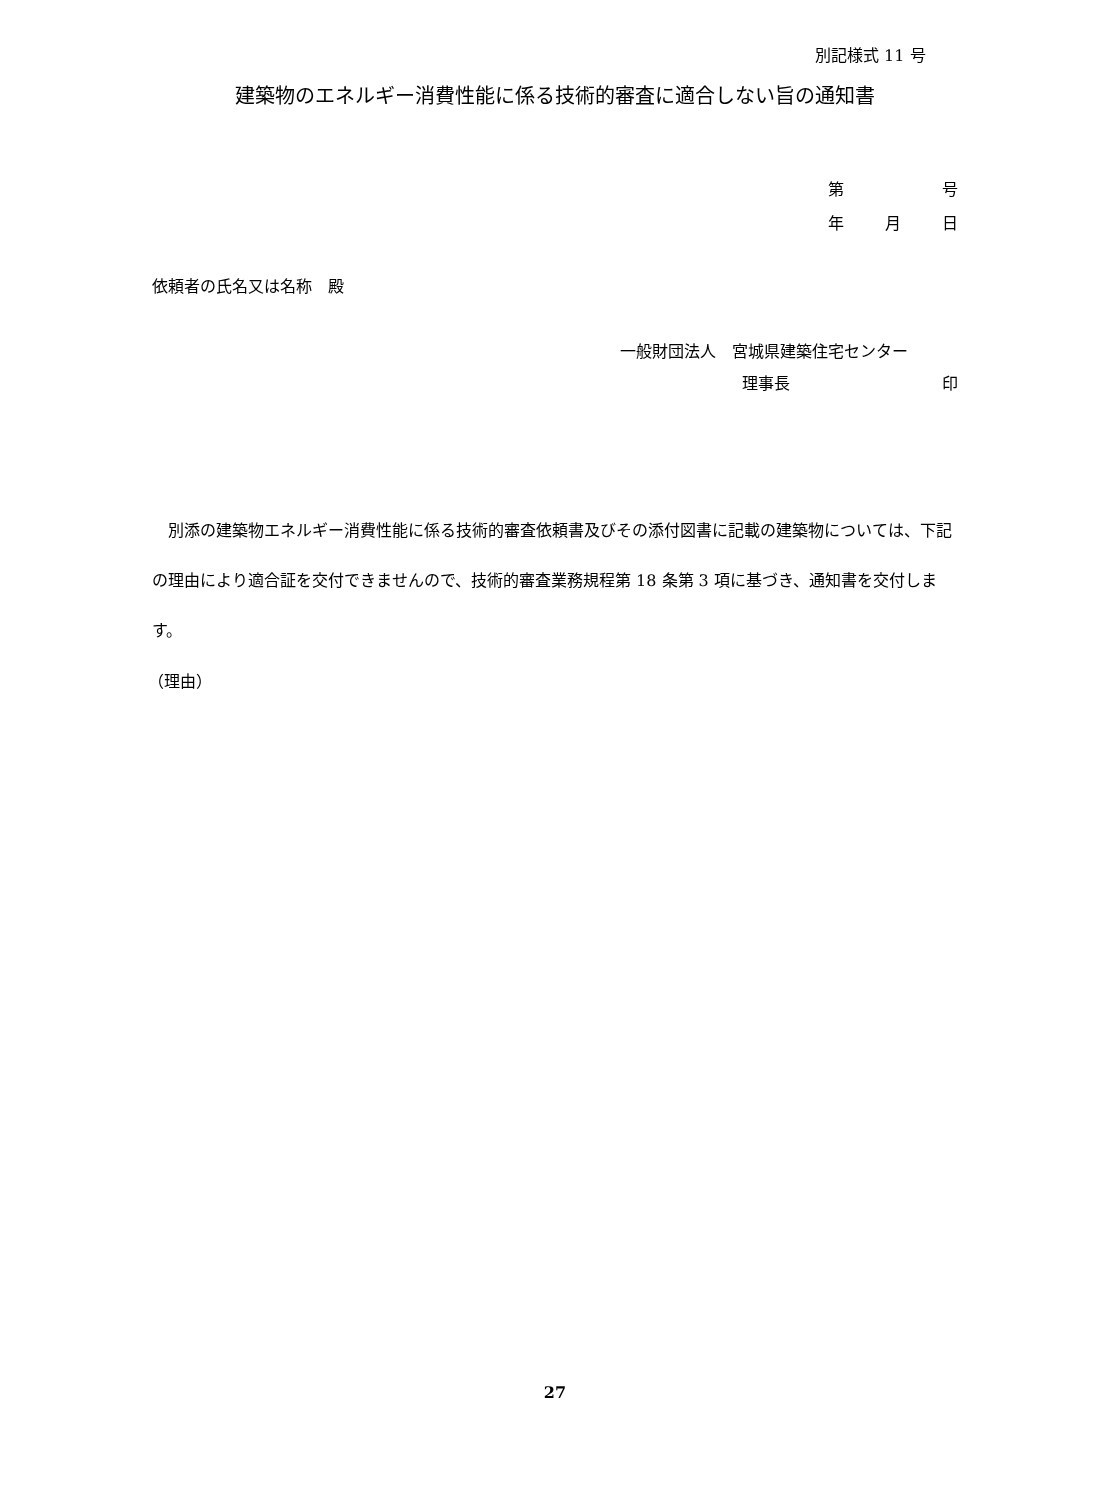別記様式 11 号
建築物のエネルギー消費性能に係る技術的審査に適合しない旨の通知書
第 号
年 月 日
依頼者の氏名又は名称　殿
一般財団法人　宮城県建築住宅センター
理事長 印
　別添の建築物エネルギー消費性能に係る技術的審査依頼書及びその添付図書に記載の建築物については、下記の理由により適合証を交付できませんので、技術的審査業務規程第 18 条第 3 項に基づき、通知書を交付します。
（理由）
27